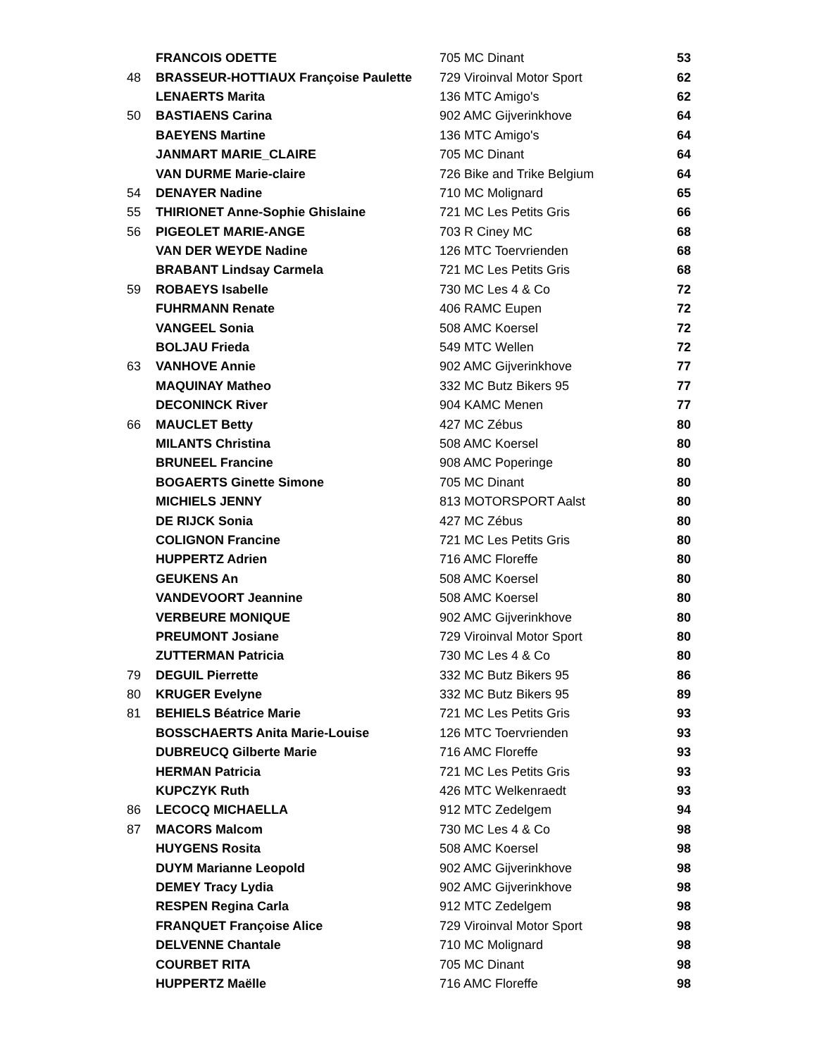| | FRANCOIS ODETTE | 705 MC Dinant | 53 |
| 48 | BRASSEUR-HOTTIAUX Françoise Paulette | 729 Viroinval Motor Sport | 62 |
| | LENAERTS Marita | 136 MTC Amigo's | 62 |
| 50 | BASTIAENS Carina | 902 AMC Gijverinkhove | 64 |
| | BAEYENS Martine | 136 MTC Amigo's | 64 |
| | JANMART MARIE_CLAIRE | 705 MC Dinant | 64 |
| | VAN DURME Marie-claire | 726 Bike and Trike Belgium | 64 |
| 54 | DENAYER Nadine | 710 MC Molignard | 65 |
| 55 | THIRIONET Anne-Sophie Ghislaine | 721 MC Les Petits Gris | 66 |
| 56 | PIGEOLET MARIE-ANGE | 703 R Ciney MC | 68 |
| | VAN DER WEYDE Nadine | 126 MTC Toervrienden | 68 |
| | BRABANT Lindsay Carmela | 721 MC Les Petits Gris | 68 |
| 59 | ROBAEYS Isabelle | 730 MC Les 4 & Co | 72 |
| | FUHRMANN Renate | 406 RAMC Eupen | 72 |
| | VANGEEL Sonia | 508 AMC Koersel | 72 |
| | BOLJAU Frieda | 549 MTC Wellen | 72 |
| 63 | VANHOVE Annie | 902 AMC Gijverinkhove | 77 |
| | MAQUINAY Matheo | 332 MC Butz Bikers 95 | 77 |
| | DECONINCK River | 904 KAMC Menen | 77 |
| 66 | MAUCLET Betty | 427 MC Zébus | 80 |
| | MILANTS Christina | 508 AMC Koersel | 80 |
| | BRUNEEL Francine | 908 AMC Poperinge | 80 |
| | BOGAERTS Ginette Simone | 705 MC Dinant | 80 |
| | MICHIELS JENNY | 813 MOTORSPORT Aalst | 80 |
| | DE RIJCK Sonia | 427 MC Zébus | 80 |
| | COLIGNON Francine | 721 MC Les Petits Gris | 80 |
| | HUPPERTZ Adrien | 716 AMC Floreffe | 80 |
| | GEUKENS An | 508 AMC Koersel | 80 |
| | VANDEVOORT Jeannine | 508 AMC Koersel | 80 |
| | VERBEURE MONIQUE | 902 AMC Gijverinkhove | 80 |
| | PREUMONT Josiane | 729 Viroinval Motor Sport | 80 |
| | ZUTTERMAN Patricia | 730 MC Les 4 & Co | 80 |
| 79 | DEGUIL Pierrette | 332 MC Butz Bikers 95 | 86 |
| 80 | KRUGER Evelyne | 332 MC Butz Bikers 95 | 89 |
| 81 | BEHIELS Béatrice Marie | 721 MC Les Petits Gris | 93 |
| | BOSSCHAERTS Anita Marie-Louise | 126 MTC Toervrienden | 93 |
| | DUBREUCQ Gilberte Marie | 716 AMC Floreffe | 93 |
| | HERMAN Patricia | 721 MC Les Petits Gris | 93 |
| | KUPCZYK Ruth | 426 MTC Welkenraedt | 93 |
| 86 | LECOCQ MICHAELLA | 912 MTC Zedelgem | 94 |
| 87 | MACORS Malcom | 730 MC Les 4 & Co | 98 |
| | HUYGENS Rosita | 508 AMC Koersel | 98 |
| | DUYM Marianne Leopold | 902 AMC Gijverinkhove | 98 |
| | DEMEY Tracy Lydia | 902 AMC Gijverinkhove | 98 |
| | RESPEN Regina Carla | 912 MTC Zedelgem | 98 |
| | FRANQUET Françoise Alice | 729 Viroinval Motor Sport | 98 |
| | DELVENNE Chantale | 710 MC Molignard | 98 |
| | COURBET RITA | 705 MC Dinant | 98 |
| | HUPPERTZ Maëlle | 716 AMC Floreffe | 98 |